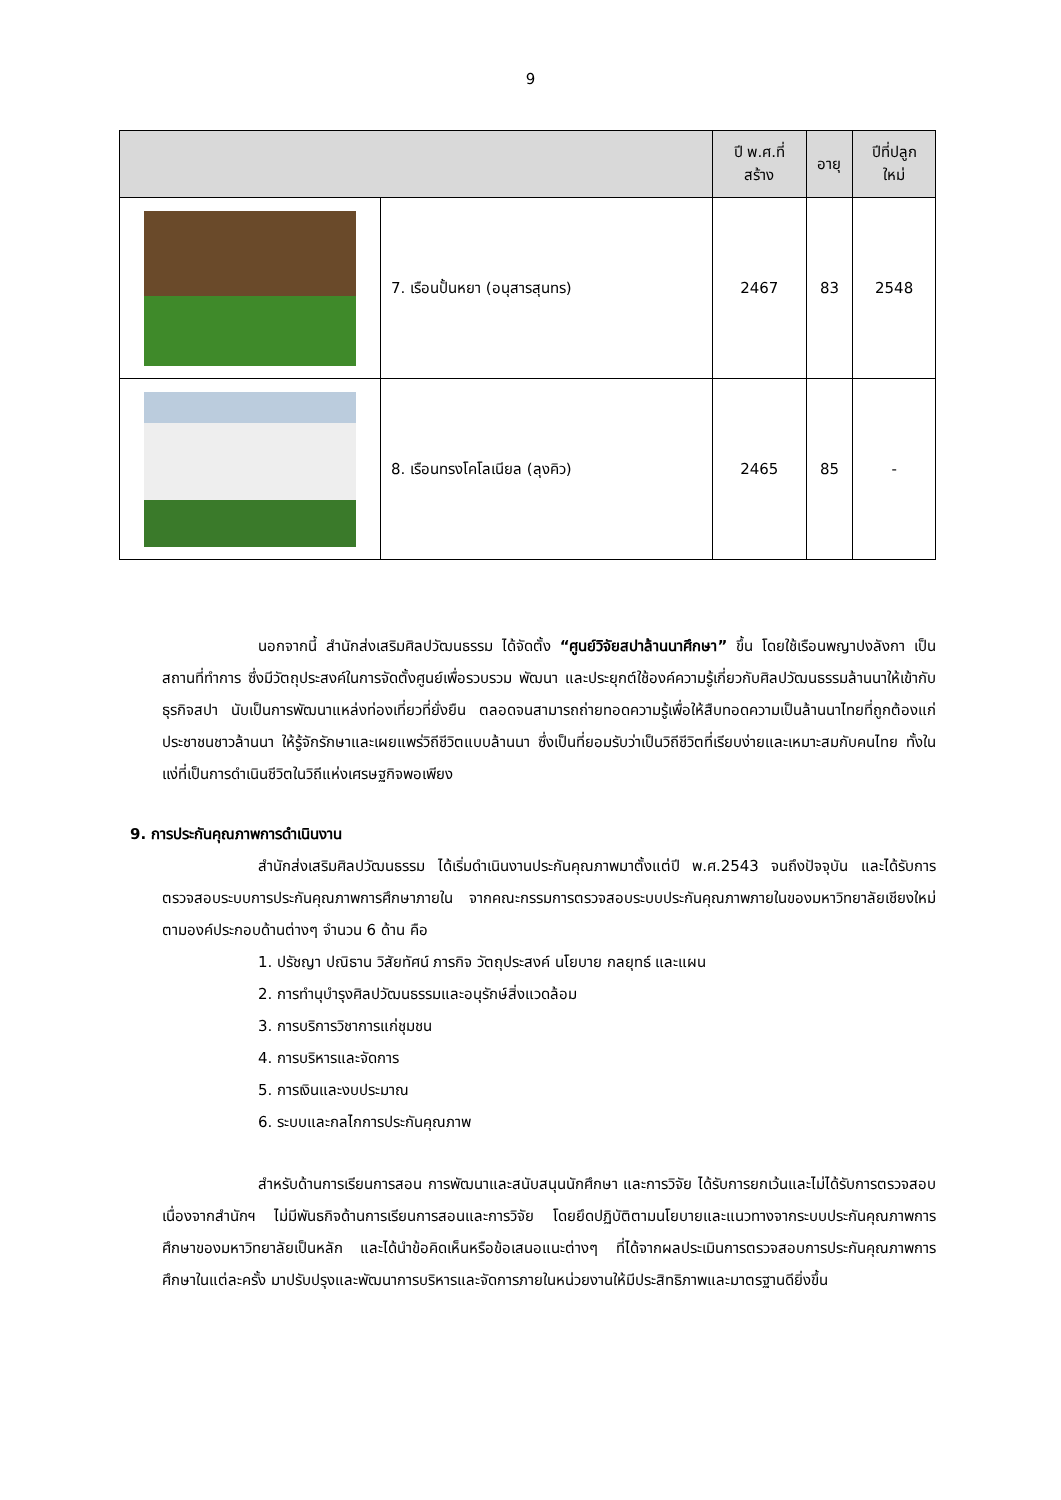9
| | | ปี พ.ศ.ที่ สร้าง | อายุ | ปีที่ปลูก ใหม่ |
| --- | --- | --- | --- | --- |
| | 7. เรือนปั้นหยา (อนุสารสุนทร) | 2467 | 83 | 2548 |
| | 8. เรือนทรงโคโลเนียล (ลุงคิว) | 2465 | 85 | - |
นอกจากนี้ สำนักส่งเสริมศิลปวัฒนธรรม ได้จัดตั้ง “ศูนย์วิจัยสปาล้านนาศึกษา” ขึ้น โดยใช้เรือนพญาปงลังกา เป็นสถานที่ทำการ ซึ่งมีวัตถุประสงค์ในการจัดตั้งศูนย์เพื่อรวบรวม พัฒนา และประยุกต์ใช้องค์ความรู้เกี่ยวกับศิลปวัฒนธรรมล้านนาให้เข้ากับธุรกิจสปา นับเป็นการพัฒนาแหล่งท่องเที่ยวที่ยั่งยืน ตลอดจนสามารถถ่ายทอดความรู้เพื่อให้สืบทอดความเป็นล้านนาไทยที่ถูกต้องแก่ประชาชนชาวล้านนา ให้รู้จักรักษาและเผยแพร่วิถีชีวิตแบบล้านนา ซึ่งเป็นที่ยอมรับว่าเป็นวิถีชีวิตที่เรียบง่ายและเหมาะสมกับคนไทย ทั้งในแง่ที่เป็นการดำเนินชีวิตในวิถีแห่งเศรษฐกิจพอเพียง
9. การประกันคุณภาพการดำเนินงาน
สำนักส่งเสริมศิลปวัฒนธรรม ได้เริ่มดำเนินงานประกันคุณภาพมาตั้งแต่ปี พ.ศ.2543 จนถึงปัจจุบัน และได้รับการตรวจสอบระบบการประกันคุณภาพการศึกษาภายใน จากคณะกรรมการตรวจสอบระบบประกันคุณภาพภายในของมหาวิทยาลัยเชียงใหม่ ตามองค์ประกอบด้านต่างๆ จำนวน 6 ด้าน คือ
1. ปรัชญา ปณิธาน วิสัยทัศน์ ภารกิจ วัตถุประสงค์ นโยบาย กลยุทธ์ และแผน
2. การทำนุบำรุงศิลปวัฒนธรรมและอนุรักษ์สิ่งแวดล้อม
3. การบริการวิชาการแก่ชุมชน
4. การบริหารและจัดการ
5. การเงินและงบประมาณ
6. ระบบและกลไกการประกันคุณภาพ
สำหรับด้านการเรียนการสอน การพัฒนาและสนับสนุนนักศึกษา และการวิจัย ได้รับการยกเว้นและไม่ได้รับการตรวจสอบ เนื่องจากสำนักฯ ไม่มีพันธกิจด้านการเรียนการสอนและการวิจัย โดยยึดปฏิบัติตามนโยบายและแนวทางจากระบบประกันคุณภาพการศึกษาของมหาวิทยาลัยเป็นหลัก และได้นำข้อคิดเห็นหรือข้อเสนอแนะต่างๆ ที่ได้จากผลประเมินการตรวจสอบการประกันคุณภาพการศึกษาในแต่ละครั้ง มาปรับปรุงและพัฒนาการบริหารและจัดการภายในหน่วยงานให้มีประสิทธิภาพและมาตรฐานดียิ่งขึ้น